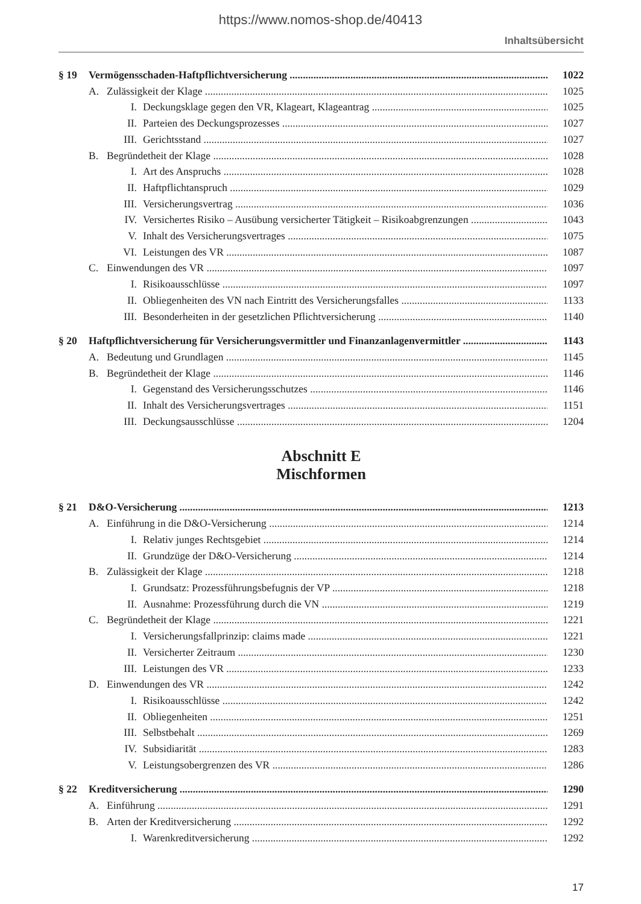https://www.nomos-shop.de/40413
Inhaltsübersicht
§ 19 Vermögensschaden-Haftpflichtversicherung 1022
A. Zulässigkeit der Klage 1025
I. Deckungsklage gegen den VR, Klageart, Klageantrag 1025
II. Parteien des Deckungsprozesses 1027
III. Gerichtsstand 1027
B. Begründetheit der Klage 1028
I. Art des Anspruchs 1028
II. Haftpflichtanspruch 1029
III. Versicherungsvertrag 1036
IV. Versichertes Risiko – Ausübung versicherter Tätigkeit – Risikoabgrenzungen 1043
V. Inhalt des Versicherungsvertrages 1075
VI. Leistungen des VR 1087
C. Einwendungen des VR 1097
I. Risikoausschlüsse 1097
II. Obliegenheiten des VN nach Eintritt des Versicherungsfalles 1133
III. Besonderheiten in der gesetzlichen Pflichtversicherung 1140
§ 20 Haftpflichtversicherung für Versicherungsvermittler und Finanzanlagenvermittler 1143
A. Bedeutung und Grundlagen 1145
B. Begründetheit der Klage 1146
I. Gegenstand des Versicherungsschutzes 1146
II. Inhalt des Versicherungsvertrages 1151
III. Deckungsausschlüsse 1204
Abschnitt E
Mischformen
§ 21 D&O-Versicherung 1213
A. Einführung in die D&O-Versicherung 1214
I. Relativ junges Rechtsgebiet 1214
II. Grundzüge der D&O-Versicherung 1214
B. Zulässigkeit der Klage 1218
I. Grundsatz: Prozessführungsbefugnis der VP 1218
II. Ausnahme: Prozessführung durch die VN 1219
C. Begründetheit der Klage 1221
I. Versicherungsfallprinzip: claims made 1221
II. Versicherter Zeitraum 1230
III. Leistungen des VR 1233
D. Einwendungen des VR 1242
I. Risikoausschlüsse 1242
II. Obliegenheiten 1251
III. Selbstbehalt 1269
IV. Subsidiarität 1283
V. Leistungsobergrenzen des VR 1286
§ 22 Kreditversicherung 1290
A. Einführung 1291
B. Arten der Kreditversicherung 1292
I. Warenkreditversicherung 1292
17